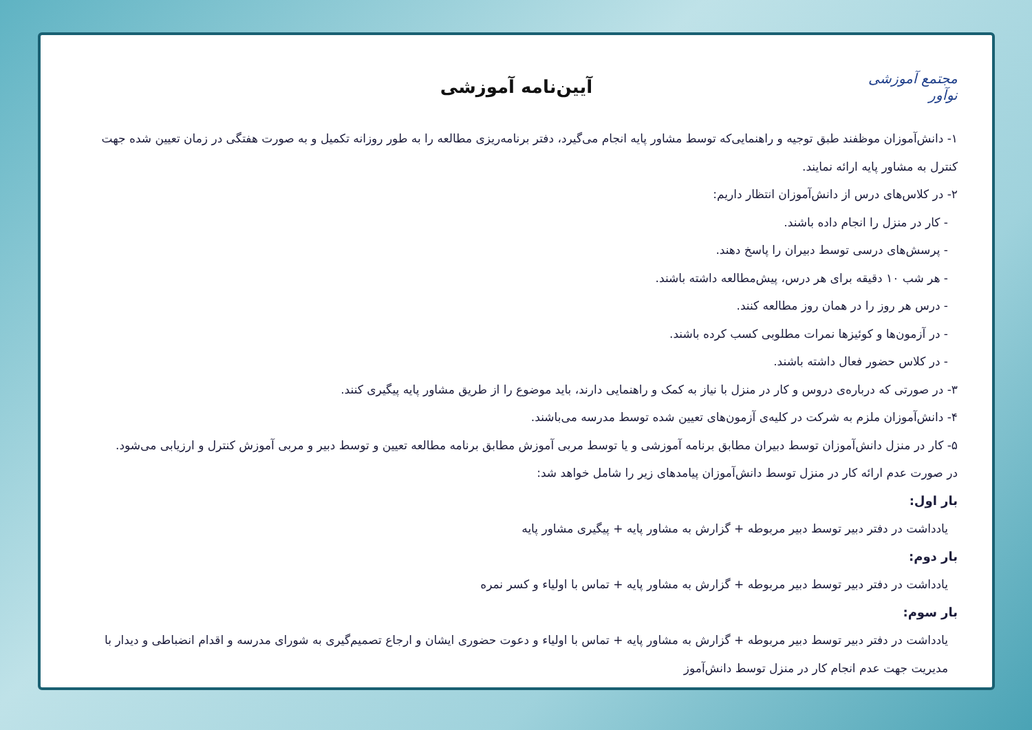مجتمع آموزشی نوآور
آیین‌نامه آموزشی
۱- دانش‌آموزان موظفند طبق توجیه و راهنمایی‌که توسط مشاور پایه انجام می‌گیرد، دفتر برنامه‌ریزی مطالعه را به طور روزانه تکمیل و به صورت هفتگی در زمان تعیین شده جهت کنترل به مشاور پایه ارائه نمایند.
۲- در کلاس‌های درس از دانش‌آموزان انتظار داریم:
- کار در منزل را انجام داده باشند.
- پرسش‌های درسی توسط دبیران را پاسخ دهند.
- هر شب ۱۰ دقیقه برای هر درس، پیش‌مطالعه داشته باشند.
- درس هر روز را در همان روز مطالعه کنند.
- در آزمون‌ها و کوئیزها نمرات مطلوبی کسب کرده باشند.
- در کلاس حضور فعال داشته باشند.
۳- در صورتی که درباره‌ی دروس و کار در منزل با نیاز به کمک و راهنمایی دارند، باید موضوع را از طریق مشاور پایه پیگیری کنند.
۴- دانش‌آموزان ملزم به شرکت در کلیه‌ی آزمون‌های تعیین شده توسط مدرسه می‌باشند.
۵- کار در منزل دانش‌آموزان توسط دبیران مطابق برنامه آموزشی و یا توسط مربی آموزش مطابق برنامه مطالعه تعیین و توسط دبیر و مربی آموزش کنترل و ارزیابی می‌شود.
در صورت عدم ارائه کار در منزل توسط دانش‌آموزان پیامدهای زیر را شامل خواهد شد:
بار اول:
یادداشت در دفتر دبیر توسط دبیر مربوطه + گزارش به مشاور پایه + پیگیری مشاور پایه
بار دوم:
یادداشت در دفتر دبیر توسط دبیر مربوطه + گزارش به مشاور پایه + تماس با اولیاء و کسر نمره
بار سوم:
یادداشت در دفتر دبیر توسط دبیر مربوطه + گزارش به مشاور پایه + تماس با اولیاء و دعوت حضوری ایشان و ارجاع تصمیم‌گیری به شورای مدرسه و اقدام انضباطی و دیدار با مدیریت جهت عدم انجام کار در منزل توسط دانش‌آموز